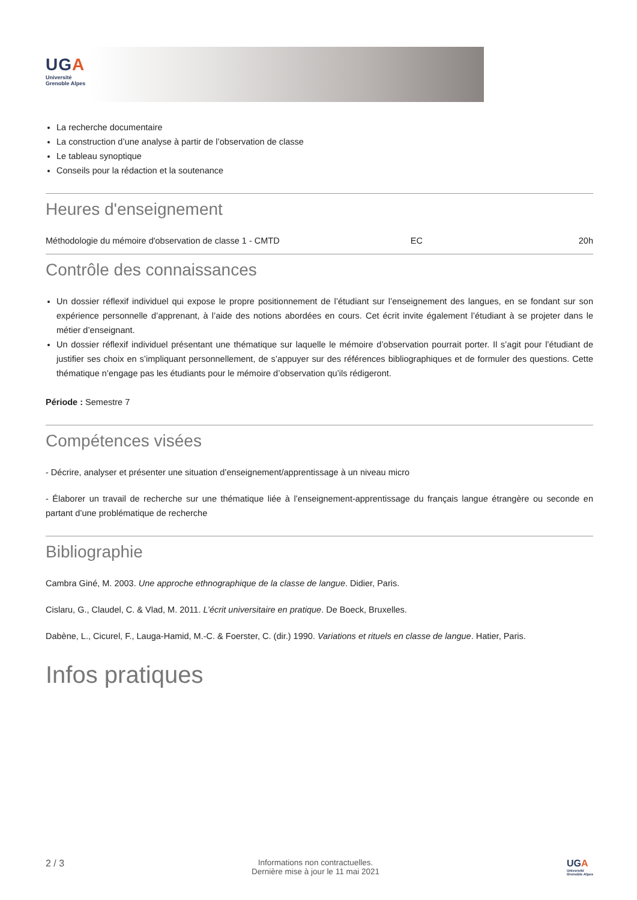UGA
Université
Grenoble Alpes
La recherche documentaire
La construction d’une analyse à partir de l’observation de classe
Le tableau synoptique
Conseils pour la rédaction et la soutenance
Heures d'enseignement
| Méthodologie du mémoire d'observation de classe 1 - CMTD | EC | 20h |
Contrôle des connaissances
Un dossier réflexif individuel qui expose le propre positionnement de l’étudiant sur l’enseignement des langues, en se fondant sur son expérience personnelle d’apprenant, à l’aide des notions abordées en cours. Cet écrit invite également l’étudiant à se projeter dans le métier d’enseignant.
Un dossier réflexif individuel présentant une thématique sur laquelle le mémoire d’observation pourrait porter. Il s’agit pour l’étudiant de justifier ses choix en s’impliquant personnellement, de s’appuyer sur des références bibliographiques et de formuler des questions. Cette thématique n’engage pas les étudiants pour le mémoire d’observation qu’ils rédigeront.
Période : Semestre 7
Compétences visées
- Décrire, analyser et présenter une situation d’enseignement/apprentissage à un niveau micro
- Élaborer un travail de recherche sur une thématique liée à l’enseignement-apprentissage du français langue étrangère ou seconde en partant d’une problématique de recherche
Bibliographie
Cambra Giné, M. 2003. Une approche ethnographique de la classe de langue. Didier, Paris.
Cislaru, G., Claudel, C. & Vlad, M. 2011. L’écrit universitaire en pratique. De Boeck, Bruxelles.
Dabène, L., Cicurel, F., Lauga-Hamid, M.-C. & Foerster, C. (dir.) 1990. Variations et rituels en classe de langue. Hatier, Paris.
Infos pratiques
2 / 3
Informations non contractuelles.
Dernière mise à jour le 11 mai 2021
UGA
Université
Grenoble Alpes